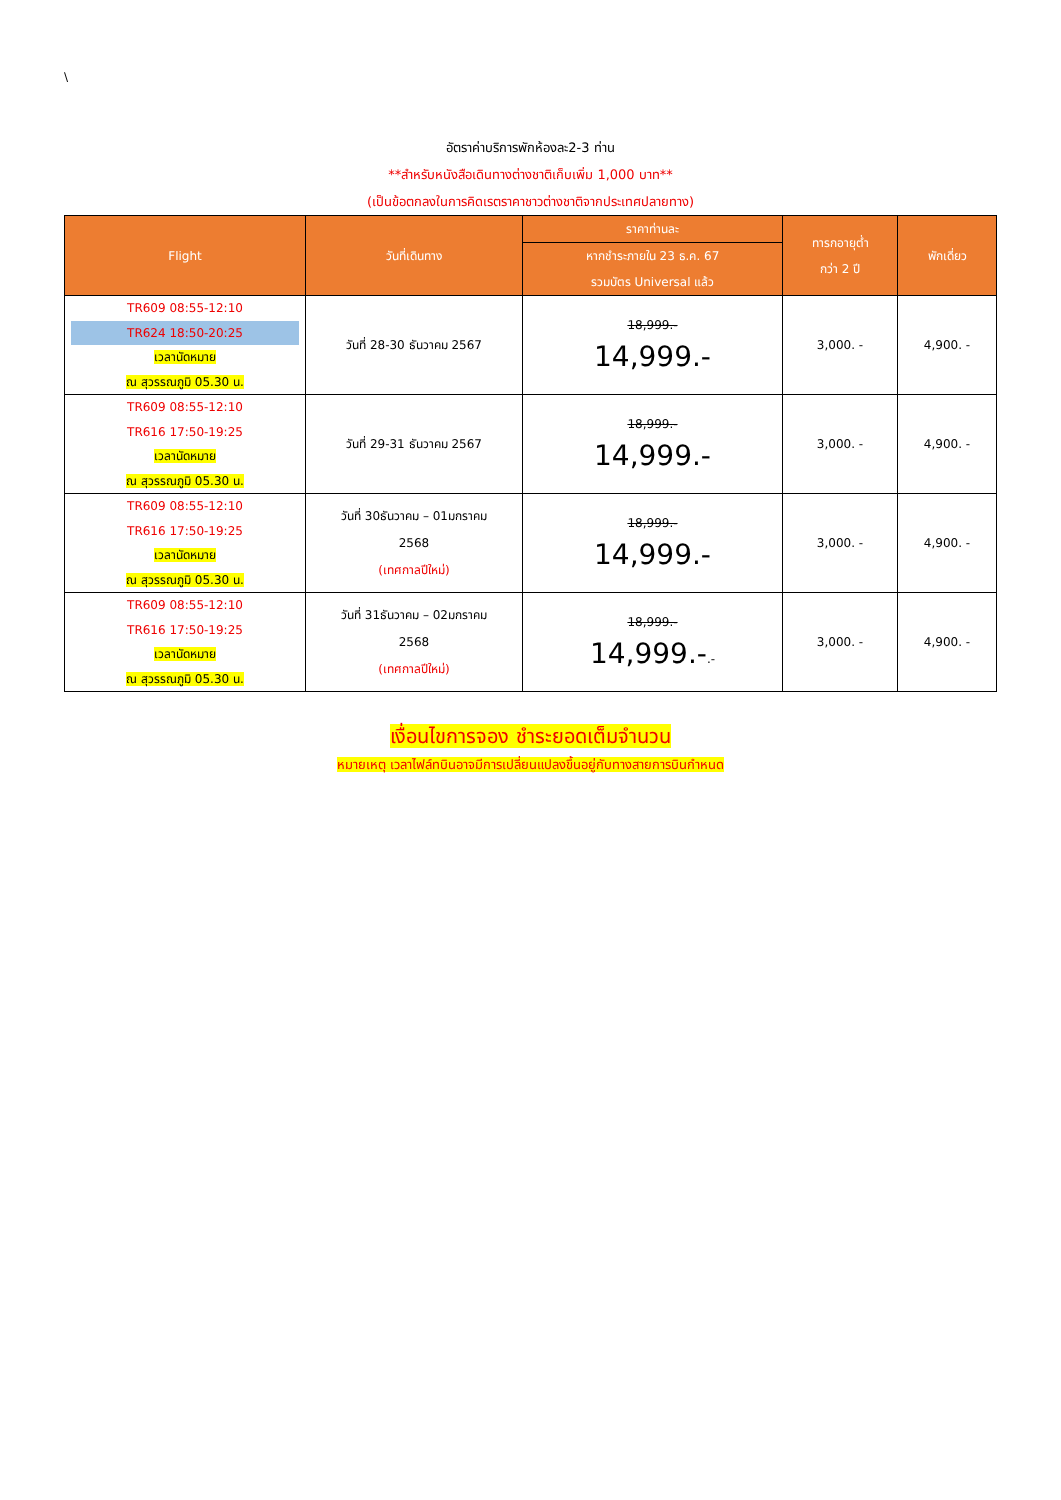\
อัตราค่าบริการพักห้องละ2-3 ท่าน
**สำหรับหนังสือเดินทางต่างชาติเก็บเพิ่ม 1,000 บาท**
(เป็นข้อตกลงในการคิดเรตราคาชาวต่างชาติจากประเทศปลายทาง)
| Flight | วันที่เดินทาง | ราคาท่านละ | ทารกอายุต่ำ กว่า 2 ปี | พักเดี่ยว |
| --- | --- | --- | --- | --- |
| | | หากชำระภายใน 23 ธ.ค. 67 รวมบัตร Universal แล้ว | | |
| TR609 08:55-12:10 TR624 18:50-20:25 เวลานัดหมาย ณ สุวรรณภูมิ 05.30 น. | วันที่ 28-30 ธันวาคม 2567 | 18,999.- 14,999.- | 3,000. - | 4,900. - |
| TR609 08:55-12:10 TR616 17:50-19:25 เวลานัดหมาย ณ สุวรรณภูมิ 05.30 น. | วันที่ 29-31 ธันวาคม 2567 | 18,999.- 14,999.- | 3,000. - | 4,900. - |
| TR609 08:55-12:10 TR616 17:50-19:25 เวลานัดหมาย ณ สุวรรณภูมิ 05.30 น. | วันที่ 30ธันวาคม – 01มกราคม 2568 (เทศกาลปีใหม่) | 18,999.- 14,999.- | 3,000. - | 4,900. - |
| TR609 08:55-12:10 TR616 17:50-19:25 เวลานัดหมาย ณ สุวรรณภูมิ 05.30 น. | วันที่ 31ธันวาคม – 02มกราคม 2568 (เทศกาลปีใหม่) | 18,999.- 14,999.- .- | 3,000. - | 4,900. - |
เงื่อนไขการจอง ชำระยอดเต็มจำนวน
หมายเหตุ เวลาไฟล์ทบินอาจมีการเปลี่ยนแปลงขึ้นอยู่กับทางสายการบินกำหนด